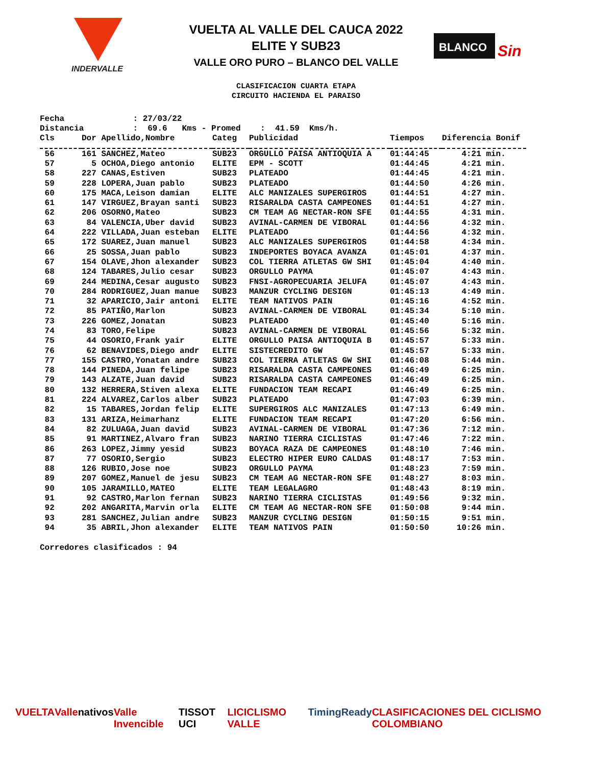INDERVALLE
VUELTA AL VALLE DEL CAUCA 2022
ELITE Y SUB23
VALLE ORO PURO – BLANCO DEL VALLE
BLANCO
Sin
CLASIFICACION CUARTA ETAPA
CIRCUITO HACIENDA EL PARAISO
Fecha : 27/03/22 Distancia : 69.6 Kms - Promed : 41.59 Kms/h.
| Cls | Dor Apellido,Nombre | Categ | Publicidad | Tiempos | Diferencia Bonif |
| --- | --- | --- | --- | --- | --- |
| 56 | 161 SANCHEZ,Mateo | SUB23 | ORGULLO PAISA ANTIOQUIA A | 01:44:45 | 4:21 min. |
| 57 | 5 OCHOA,Diego antonio | ELITE | EPM - SCOTT | 01:44:45 | 4:21 min. |
| 58 | 227 CANAS,Estiven | SUB23 | PLATEADO | 01:44:45 | 4:21 min. |
| 59 | 228 LOPERA,Juan pablo | SUB23 | PLATEADO | 01:44:50 | 4:26 min. |
| 60 | 175 MACA,Leison damian | ELITE | ALC MANIZALES SUPERGIROS | 01:44:51 | 4:27 min. |
| 61 | 147 VIRGUEZ,Brayan santi | SUB23 | RISARALDA CASTA CAMPEONES | 01:44:51 | 4:27 min. |
| 62 | 206 OSORNO,Mateo | SUB23 | CM TEAM AG NECTAR-RON SFE | 01:44:55 | 4:31 min. |
| 63 | 84 VALENCIA,Uber david | SUB23 | AVINAL-CARMEN DE VIBORAL | 01:44:56 | 4:32 min. |
| 64 | 222 VILLADA,Juan esteban | ELITE | PLATEADO | 01:44:56 | 4:32 min. |
| 65 | 172 SUAREZ,Juan manuel | SUB23 | ALC MANIZALES SUPERGIROS | 01:44:58 | 4:34 min. |
| 66 | 25 SOSSA,Juan pablo | SUB23 | INDEPORTES BOYACA AVANZA | 01:45:01 | 4:37 min. |
| 67 | 154 OLAVE,Jhon alexander | SUB23 | COL TIERRA ATLETAS GW SHI | 01:45:04 | 4:40 min. |
| 68 | 124 TABARES,Julio cesar | SUB23 | ORGULLO PAYMA | 01:45:07 | 4:43 min. |
| 69 | 244 MEDINA,Cesar augusto | SUB23 | FNSI-AGROPECUARIA JELUFA | 01:45:07 | 4:43 min. |
| 70 | 284 RODRIGUEZ,Juan manue | SUB23 | MANZUR CYCLING DESIGN | 01:45:13 | 4:49 min. |
| 71 | 32 APARICIO,Jair antoni | ELITE | TEAM NATIVOS PAIN | 01:45:16 | 4:52 min. |
| 72 | 85 PATIÑO,Marlon | SUB23 | AVINAL-CARMEN DE VIBORAL | 01:45:34 | 5:10 min. |
| 73 | 226 GOMEZ,Jonatan | SUB23 | PLATEADO | 01:45:40 | 5:16 min. |
| 74 | 83 TORO,Felipe | SUB23 | AVINAL-CARMEN DE VIBORAL | 01:45:56 | 5:32 min. |
| 75 | 44 OSORIO,Frank yair | ELITE | ORGULLO PAISA ANTIOQUIA B | 01:45:57 | 5:33 min. |
| 76 | 62 BENAVIDES,Diego andr | ELITE | SISTECREDITO GW | 01:45:57 | 5:33 min. |
| 77 | 155 CASTRO,Yonatan andre | SUB23 | COL TIERRA ATLETAS GW SHI | 01:46:08 | 5:44 min. |
| 78 | 144 PINEDA,Juan felipe | SUB23 | RISARALDA CASTA CAMPEONES | 01:46:49 | 6:25 min. |
| 79 | 143 ALZATE,Juan david | SUB23 | RISARALDA CASTA CAMPEONES | 01:46:49 | 6:25 min. |
| 80 | 132 HERRERA,Stiven alexa | ELITE | FUNDACION TEAM RECAPI | 01:46:49 | 6:25 min. |
| 81 | 224 ALVAREZ,Carlos alber | SUB23 | PLATEADO | 01:47:03 | 6:39 min. |
| 82 | 15 TABARES,Jordan felip | ELITE | SUPERGIROS ALC MANIZALES | 01:47:13 | 6:49 min. |
| 83 | 131 ARIZA,Heimarhanz | ELITE | FUNDACION TEAM RECAPI | 01:47:20 | 6:56 min. |
| 84 | 82 ZULUAGA,Juan david | SUB23 | AVINAL-CARMEN DE VIBORAL | 01:47:36 | 7:12 min. |
| 85 | 91 MARTINEZ,Alvaro fran | SUB23 | NARINO TIERRA CICLISTAS | 01:47:46 | 7:22 min. |
| 86 | 263 LOPEZ,Jimmy yesid | SUB23 | BOYACA RAZA DE CAMPEONES | 01:48:10 | 7:46 min. |
| 87 | 77 OSORIO,Sergio | SUB23 | ELECTRO HIPER EURO CALDAS | 01:48:17 | 7:53 min. |
| 88 | 126 RUBIO,Jose noe | SUB23 | ORGULLO PAYMA | 01:48:23 | 7:59 min. |
| 89 | 207 GOMEZ,Manuel de jesu | SUB23 | CM TEAM AG NECTAR-RON SFE | 01:48:27 | 8:03 min. |
| 90 | 105 JARAMILLO,MATEO | ELITE | TEAM LEGALAGRO | 01:48:43 | 8:19 min. |
| 91 | 92 CASTRO,Marlon fernan | SUB23 | NARINO TIERRA CICLISTAS | 01:49:56 | 9:32 min. |
| 92 | 202 ANGARITA,Marvin orla | ELITE | CM TEAM AG NECTAR-RON SFE | 01:50:08 | 9:44 min. |
| 93 | 281 SANCHEZ,Julian andre | SUB23 | MANZUR CYCLING DESIGN | 01:50:15 | 9:51 min. |
| 94 | 35 ABRIL,Jhon alexander | ELITE | TEAM NATIVOS PAIN | 01:50:50 | 10:26 min. |
Corredores clasificados : 94
VUELTA Valle nativos Valle Invencible TISSOT UCI LICICLISMO VALLE TimingReady CLASIFICACIONES DEL CICLISMO COLOMBIANO